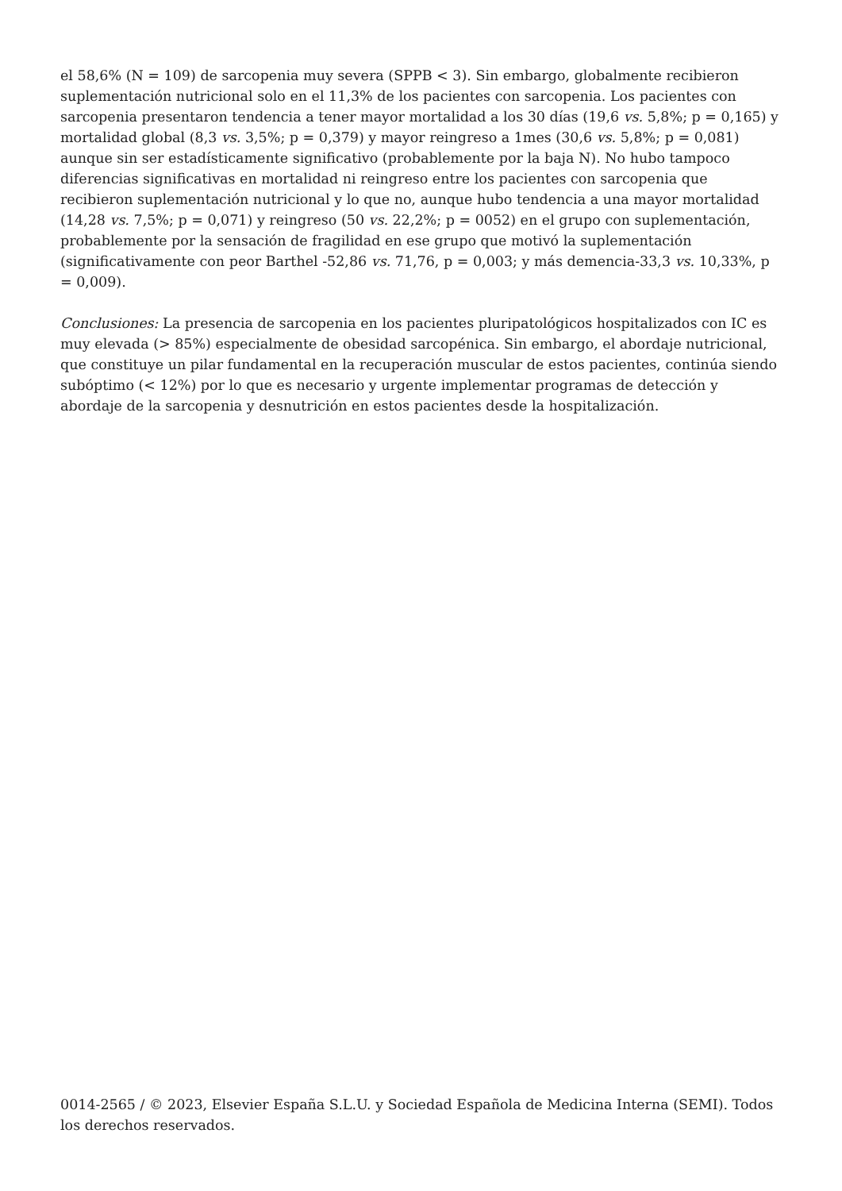el 58,6% (N = 109) de sarcopenia muy severa (SPPB < 3). Sin embargo, globalmente recibieron suplementación nutricional solo en el 11,3% de los pacientes con sarcopenia. Los pacientes con sarcopenia presentaron tendencia a tener mayor mortalidad a los 30 días (19,6 vs. 5,8%; p = 0,165) y mortalidad global (8,3 vs. 3,5%; p = 0,379) y mayor reingreso a 1mes (30,6 vs. 5,8%; p = 0,081) aunque sin ser estadísticamente significativo (probablemente por la baja N). No hubo tampoco diferencias significativas en mortalidad ni reingreso entre los pacientes con sarcopenia que recibieron suplementación nutricional y lo que no, aunque hubo tendencia a una mayor mortalidad (14,28 vs. 7,5%; p = 0,071) y reingreso (50 vs. 22,2%; p = 0052) en el grupo con suplementación, probablemente por la sensación de fragilidad en ese grupo que motivó la suplementación (significativamente con peor Barthel -52,86 vs. 71,76, p = 0,003; y más demencia-33,3 vs. 10,33%, p = 0,009).
Conclusiones: La presencia de sarcopenia en los pacientes pluripatológicos hospitalizados con IC es muy elevada (> 85%) especialmente de obesidad sarcopénica. Sin embargo, el abordaje nutricional, que constituye un pilar fundamental en la recuperación muscular de estos pacientes, continúa siendo subóptimo (< 12%) por lo que es necesario y urgente implementar programas de detección y abordaje de la sarcopenia y desnutrición en estos pacientes desde la hospitalización.
0014-2565 / © 2023, Elsevier España S.L.U. y Sociedad Española de Medicina Interna (SEMI). Todos los derechos reservados.